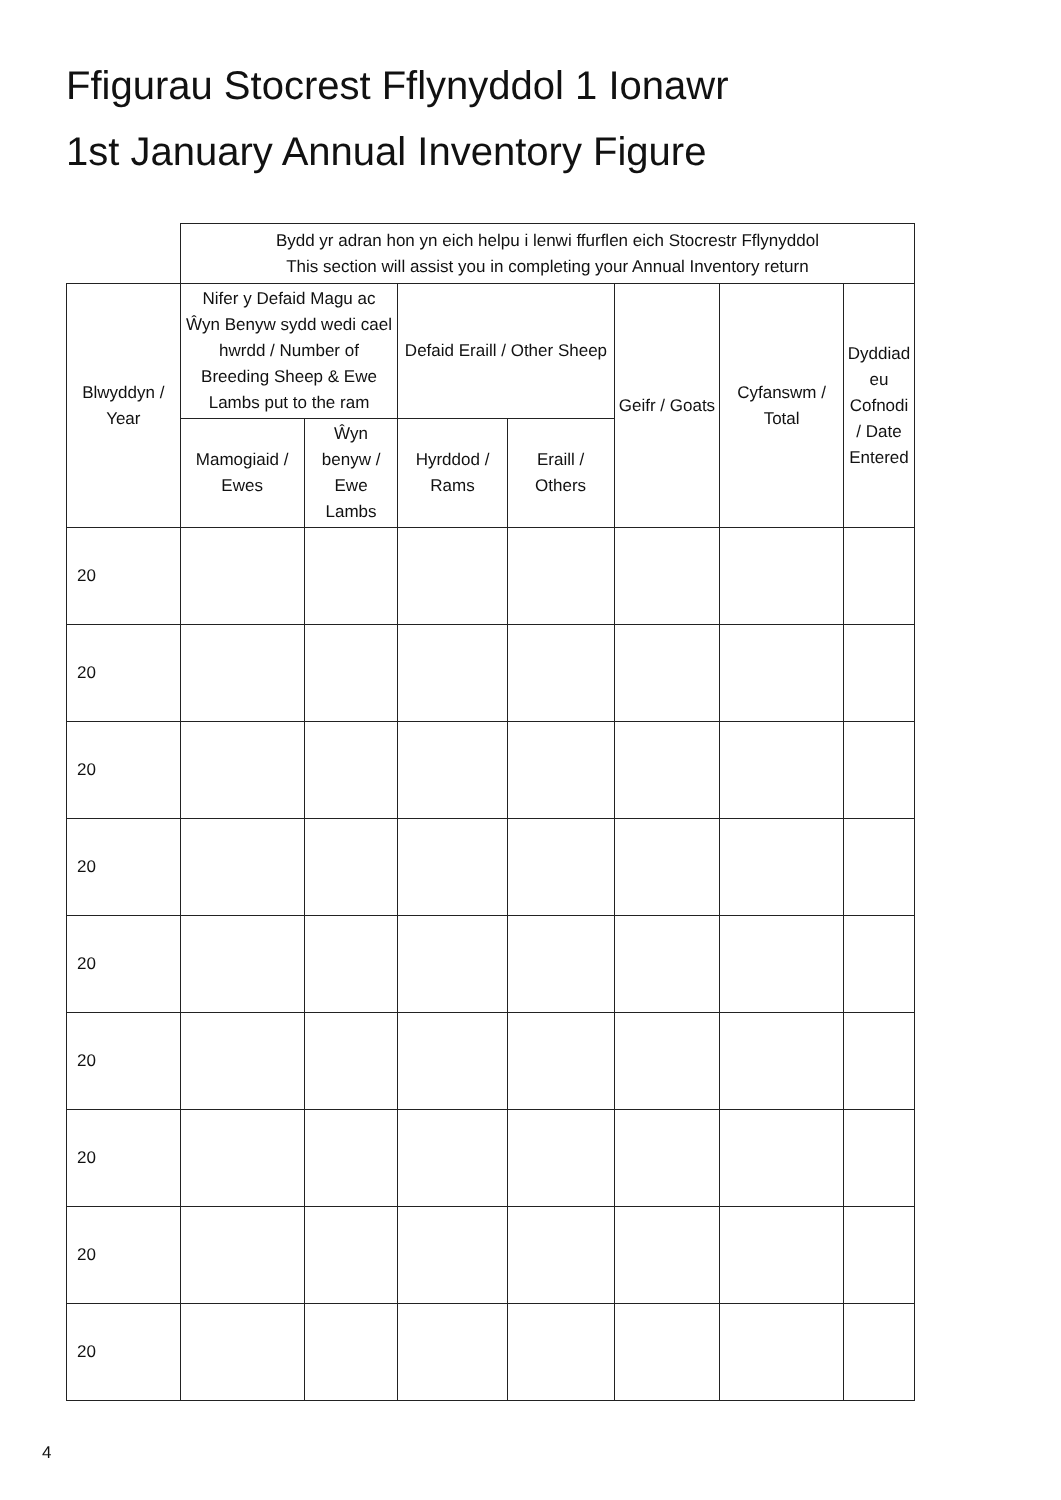Ffigurau Stocrest Fflynyddol 1 Ionawr
1st January Annual Inventory Figure
| | Bydd yr adran hon yn eich helpu i lenwi ffurflen eich Stocrestr Fflynyddol This section will assist you in completing your Annual Inventory return | | | | | | | |
| --- | --- | --- | --- | --- | --- | --- | --- | --- |
| Blwyddyn / Year | Nifer y Defaid Magu ac Ŵyn Benyw sydd wedi cael hwrdd / Number of Breeding Sheep & Ewe Lambs put to the ram | | Defaid Eraill / Other Sheep | | Geifr / Goats | Cyfanswm / Total | Dyddiad eu Cofnodi / Date Entered | |
| | Mamogiaid / Ewes | Ŵyn benyw / Ewe Lambs | Hyrddod / Rams | Eraill / Others | | | | |
| 20 | | | | | | | | |
| 20 | | | | | | | | |
| 20 | | | | | | | | |
| 20 | | | | | | | | |
| 20 | | | | | | | | |
| 20 | | | | | | | | |
| 20 | | | | | | | | |
| 20 | | | | | | | | |
| 20 | | | | | | | | |
4